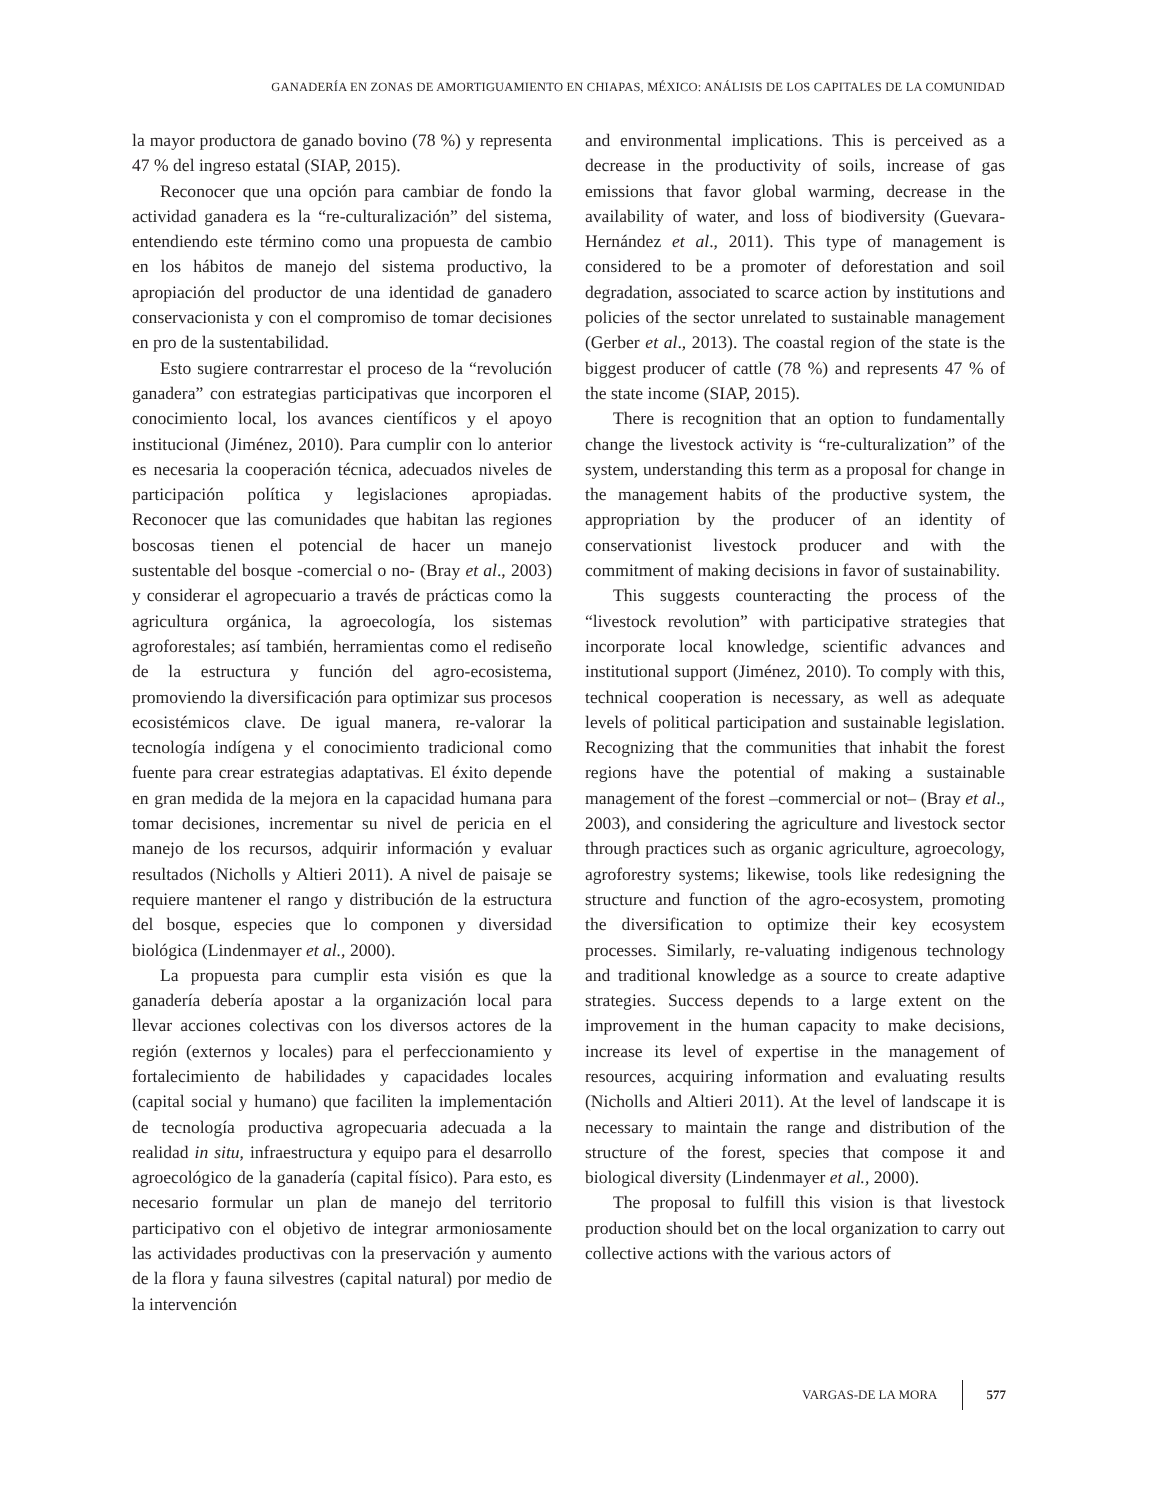GANADERÍA EN ZONAS DE AMORTIGUAMIENTO EN CHIAPAS, MÉXICO: ANÁLISIS DE LOS CAPITALES DE LA COMUNIDAD
la mayor productora de ganado bovino (78 %) y representa 47 % del ingreso estatal (SIAP, 2015).
Reconocer que una opción para cambiar de fondo la actividad ganadera es la “re-culturalización” del sistema, entendiendo este término como una propuesta de cambio en los hábitos de manejo del sistema productivo, la apropiación del productor de una identidad de ganadero conservacionista y con el compromiso de tomar decisiones en pro de la sustentabilidad.
Esto sugiere contrarrestar el proceso de la “revolución ganadera” con estrategias participativas que incorporen el conocimiento local, los avances científicos y el apoyo institucional (Jiménez, 2010). Para cumplir con lo anterior es necesaria la cooperación técnica, adecuados niveles de participación política y legislaciones apropiadas. Reconocer que las comunidades que habitan las regiones boscosas tienen el potencial de hacer un manejo sustentable del bosque -comercial o no- (Bray et al., 2003) y considerar el agropecuario a través de prácticas como la agricultura orgánica, la agroecología, los sistemas agroforestales; así también, herramientas como el rediseño de la estructura y función del agro-ecosistema, promoviendo la diversificación para optimizar sus procesos ecosistémicos clave. De igual manera, re-valorar la tecnología indígena y el conocimiento tradicional como fuente para crear estrategias adaptativas. El éxito depende en gran medida de la mejora en la capacidad humana para tomar decisiones, incrementar su nivel de pericia en el manejo de los recursos, adquirir información y evaluar resultados (Nicholls y Altieri 2011). A nivel de paisaje se requiere mantener el rango y distribución de la estructura del bosque, especies que lo componen y diversidad biológica (Lindenmayer et al., 2000).
La propuesta para cumplir esta visión es que la ganadería debería apostar a la organización local para llevar acciones colectivas con los diversos actores de la región (externos y locales) para el perfeccionamiento y fortalecimiento de habilidades y capacidades locales (capital social y humano) que faciliten la implementación de tecnología productiva agropecuaria adecuada a la realidad in situ, infraestructura y equipo para el desarrollo agroecológico de la ganadería (capital físico). Para esto, es necesario formular un plan de manejo del territorio participativo con el objetivo de integrar armoniosamente las actividades productivas con la preservación y aumento de la flora y fauna silvestres (capital natural) por medio de la intervención
and environmental implications. This is perceived as a decrease in the productivity of soils, increase of gas emissions that favor global warming, decrease in the availability of water, and loss of biodiversity (Guevara-Hernández et al., 2011). This type of management is considered to be a promoter of deforestation and soil degradation, associated to scarce action by institutions and policies of the sector unrelated to sustainable management (Gerber et al., 2013). The coastal region of the state is the biggest producer of cattle (78 %) and represents 47 % of the state income (SIAP, 2015).
There is recognition that an option to fundamentally change the livestock activity is “re-culturalization” of the system, understanding this term as a proposal for change in the management habits of the productive system, the appropriation by the producer of an identity of conservationist livestock producer and with the commitment of making decisions in favor of sustainability.
This suggests counteracting the process of the “livestock revolution” with participative strategies that incorporate local knowledge, scientific advances and institutional support (Jiménez, 2010). To comply with this, technical cooperation is necessary, as well as adequate levels of political participation and sustainable legislation. Recognizing that the communities that inhabit the forest regions have the potential of making a sustainable management of the forest –commercial or not– (Bray et al., 2003), and considering the agriculture and livestock sector through practices such as organic agriculture, agroecology, agroforestry systems; likewise, tools like redesigning the structure and function of the agro-ecosystem, promoting the diversification to optimize their key ecosystem processes. Similarly, re-valuating indigenous technology and traditional knowledge as a source to create adaptive strategies. Success depends to a large extent on the improvement in the human capacity to make decisions, increase its level of expertise in the management of resources, acquiring information and evaluating results (Nicholls and Altieri 2011). At the level of landscape it is necessary to maintain the range and distribution of the structure of the forest, species that compose it and biological diversity (Lindenmayer et al., 2000).
The proposal to fulfill this vision is that livestock production should bet on the local organization to carry out collective actions with the various actors of
VARGAS-DE LA MORA 577